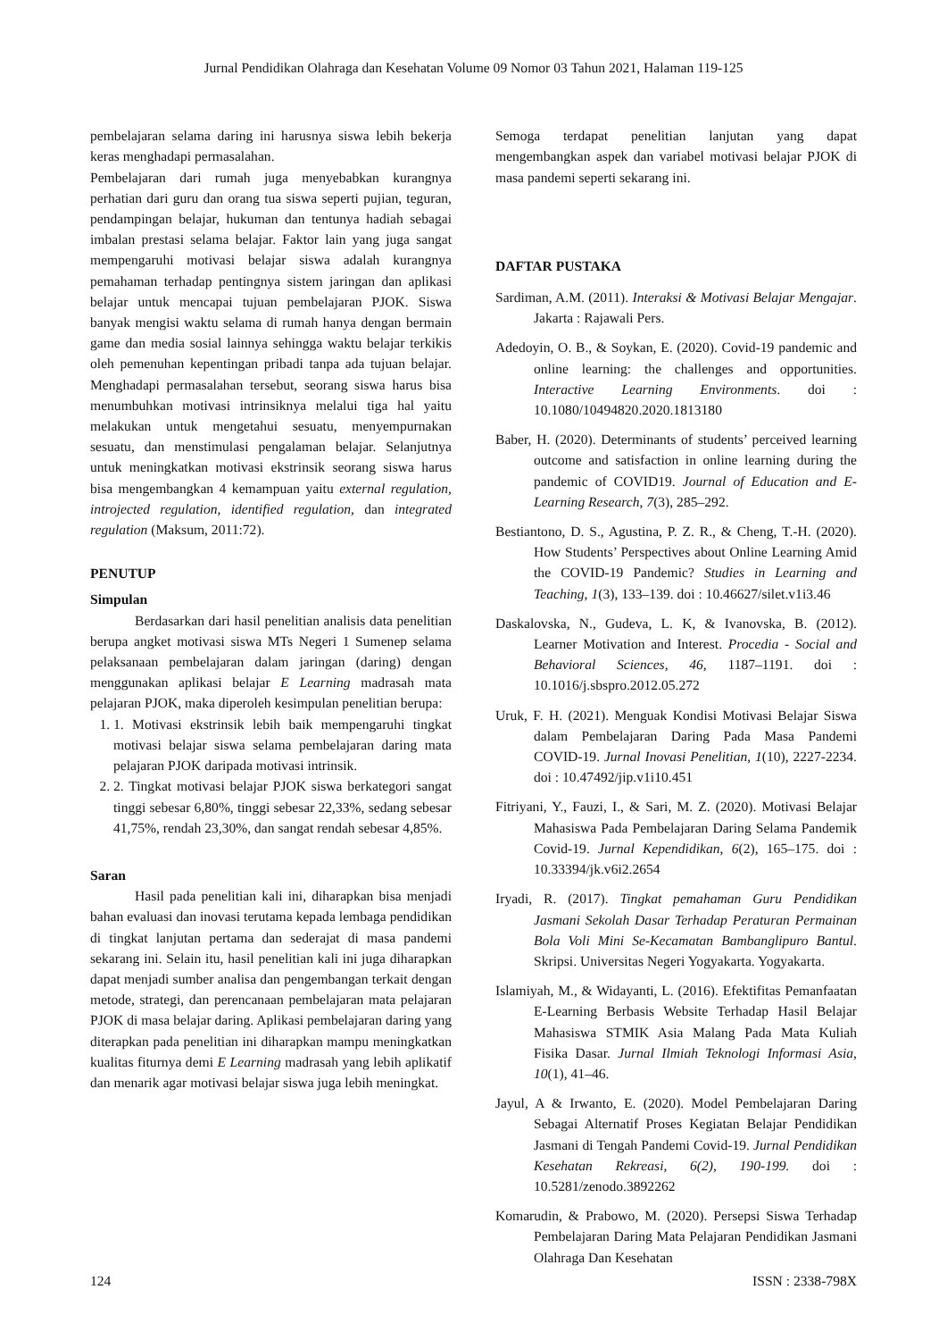Jurnal Pendidikan Olahraga dan Kesehatan Volume 09 Nomor 03 Tahun 2021, Halaman 119-125
pembelajaran selama daring ini harusnya siswa lebih bekerja keras menghadapi permasalahan.
Pembelajaran dari rumah juga menyebabkan kurangnya perhatian dari guru dan orang tua siswa seperti pujian, teguran, pendampingan belajar, hukuman dan tentunya hadiah sebagai imbalan prestasi selama belajar. Faktor lain yang juga sangat mempengaruhi motivasi belajar siswa adalah kurangnya pemahaman terhadap pentingnya sistem jaringan dan aplikasi belajar untuk mencapai tujuan pembelajaran PJOK. Siswa banyak mengisi waktu selama di rumah hanya dengan bermain game dan media sosial lainnya sehingga waktu belajar terkikis oleh pemenuhan kepentingan pribadi tanpa ada tujuan belajar. Menghadapi permasalahan tersebut, seorang siswa harus bisa menumbuhkan motivasi intrinsiknya melalui tiga hal yaitu melakukan untuk mengetahui sesuatu, menyempurnakan sesuatu, dan menstimulasi pengalaman belajar. Selanjutnya untuk meningkatkan motivasi ekstrinsik seorang siswa harus bisa mengembangkan 4 kemampuan yaitu external regulation, introjected regulation, identified regulation, dan integrated regulation (Maksum, 2011:72).
PENUTUP
Simpulan
Berdasarkan dari hasil penelitian analisis data penelitian berupa angket motivasi siswa MTs Negeri 1 Sumenep selama pelaksanaan pembelajaran dalam jaringan (daring) dengan menggunakan aplikasi belajar E Learning madrasah mata pelajaran PJOK, maka diperoleh kesimpulan penelitian berupa:
1. 1. Motivasi ekstrinsik lebih baik mempengaruhi tingkat motivasi belajar siswa selama pembelajaran daring mata pelajaran PJOK daripada motivasi intrinsik.
2. 2. Tingkat motivasi belajar PJOK siswa berkategori sangat tinggi sebesar 6,80%, tinggi sebesar 22,33%, sedang sebesar 41,75%, rendah 23,30%, dan sangat rendah sebesar 4,85%.
Saran
Hasil pada penelitian kali ini, diharapkan bisa menjadi bahan evaluasi dan inovasi terutama kepada lembaga pendidikan di tingkat lanjutan pertama dan sederajat di masa pandemi sekarang ini. Selain itu, hasil penelitian kali ini juga diharapkan dapat menjadi sumber analisa dan pengembangan terkait dengan metode, strategi, dan perencanaan pembelajaran mata pelajaran PJOK di masa belajar daring. Aplikasi pembelajaran daring yang diterapkan pada penelitian ini diharapkan mampu meningkatkan kualitas fiturnya demi E Learning madrasah yang lebih aplikatif dan menarik agar motivasi belajar siswa juga lebih meningkat.
Semoga terdapat penelitian lanjutan yang dapat mengembangkan aspek dan variabel motivasi belajar PJOK di masa pandemi seperti sekarang ini.
DAFTAR PUSTAKA
Sardiman, A.M. (2011). Interaksi & Motivasi Belajar Mengajar. Jakarta : Rajawali Pers.
Adedoyin, O. B., & Soykan, E. (2020). Covid-19 pandemic and online learning: the challenges and opportunities. Interactive Learning Environments. doi : 10.1080/10494820.2020.1813180
Baber, H. (2020). Determinants of students’ perceived learning outcome and satisfaction in online learning during the pandemic of COVID19. Journal of Education and E-Learning Research, 7(3), 285–292.
Bestiantono, D. S., Agustina, P. Z. R., & Cheng, T.-H. (2020). How Students’ Perspectives about Online Learning Amid the COVID-19 Pandemic? Studies in Learning and Teaching, 1(3), 133–139. doi : 10.46627/silet.v1i3.46
Daskalovska, N., Gudeva, L. K, & Ivanovska, B. (2012). Learner Motivation and Interest. Procedia - Social and Behavioral Sciences, 46, 1187–1191. doi : 10.1016/j.sbspro.2012.05.272
Uruk, F. H. (2021). Menguak Kondisi Motivasi Belajar Siswa dalam Pembelajaran Daring Pada Masa Pandemi COVID-19. Jurnal Inovasi Penelitian, 1(10), 2227-2234. doi : 10.47492/jip.v1i10.451
Fitriyani, Y., Fauzi, I., & Sari, M. Z. (2020). Motivasi Belajar Mahasiswa Pada Pembelajaran Daring Selama Pandemik Covid-19. Jurnal Kependidikan, 6(2), 165–175. doi : 10.33394/jk.v6i2.2654
Iryadi, R. (2017). Tingkat pemahaman Guru Pendidikan Jasmani Sekolah Dasar Terhadap Peraturan Permainan Bola Voli Mini Se-Kecamatan Bambanglipuro Bantul. Skripsi. Universitas Negeri Yogyakarta. Yogyakarta.
Islamiyah, M., & Widayanti, L. (2016). Efektifitas Pemanfaatan E-Learning Berbasis Website Terhadap Hasil Belajar Mahasiswa STMIK Asia Malang Pada Mata Kuliah Fisika Dasar. Jurnal Ilmiah Teknologi Informasi Asia, 10(1), 41–46.
Jayul, A & Irwanto, E. (2020). Model Pembelajaran Daring Sebagai Alternatif Proses Kegiatan Belajar Pendidikan Jasmani di Tengah Pandemi Covid-19. Jurnal Pendidikan Kesehatan Rekreasi, 6(2), 190-199. doi : 10.5281/zenodo.3892262
Komarudin, & Prabowo, M. (2020). Persepsi Siswa Terhadap Pembelajaran Daring Mata Pelajaran Pendidikan Jasmani Olahraga Dan Kesehatan
124 ISSN : 2338-798X